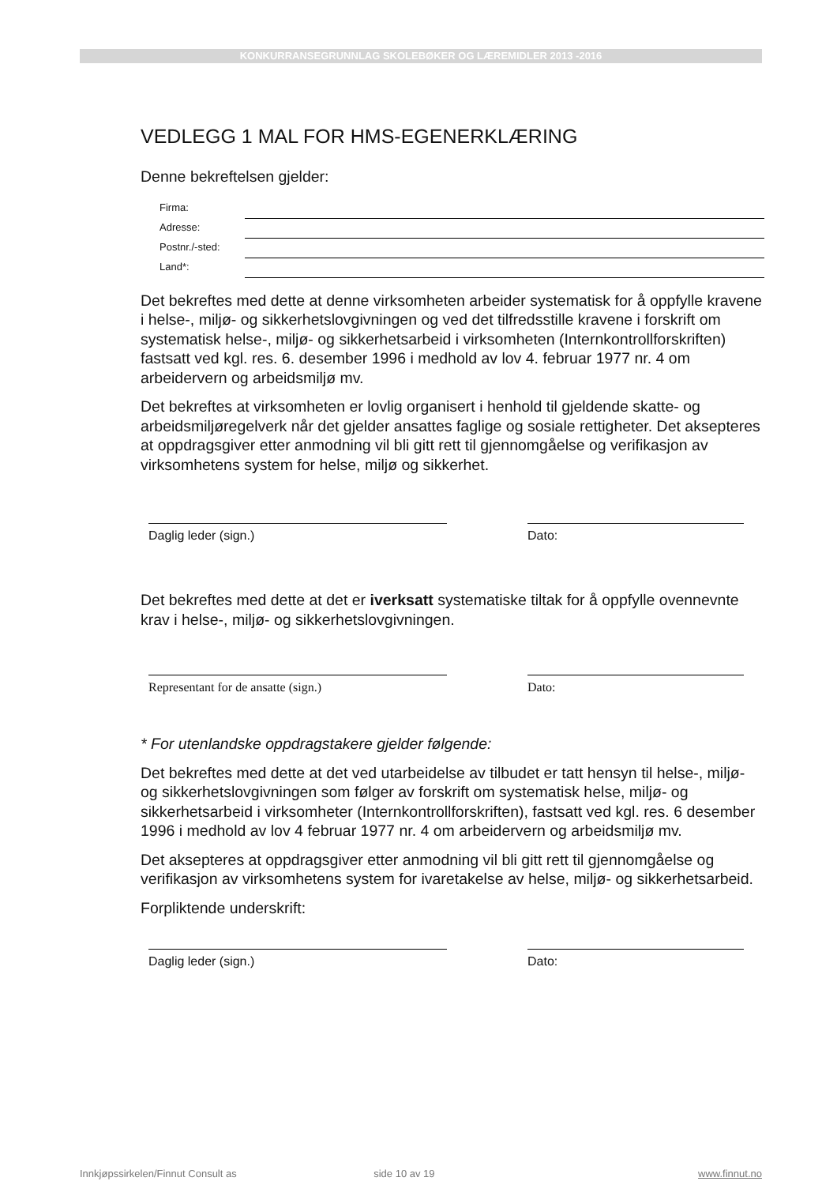KONKURRANSEGRUNNLAG SKOLEBØKER OG LÆREMIDLER 2013 -2016
VEDLEGG 1 MAL FOR HMS-EGENERKLÆRING
Denne bekreftelsen gjelder:
Firma:
Adresse:
Postnr./-sted:
Land*:
Det bekreftes med dette at denne virksomheten arbeider systematisk for å oppfylle kravene i helse-, miljø- og sikkerhetslovgivningen og ved det tilfredsstille kravene i forskrift om systematisk helse-, miljø- og sikkerhetsarbeid i virksomheten (Internkontrollforskriften) fastsatt ved kgl. res. 6. desember 1996 i medhold av lov 4. februar 1977 nr. 4 om arbeidervern og arbeidsmiljø mv.
Det bekreftes at virksomheten er lovlig organisert i henhold til gjeldende skatte- og arbeidsmiljøregelverk når det gjelder ansattes faglige og sosiale rettigheter. Det aksepteres at oppdragsgiver etter anmodning vil bli gitt rett til gjennomgåelse og verifikasjon av virksomhetens system for helse, miljø og sikkerhet.
Daglig leder (sign.) Dato:
Det bekreftes med dette at det er iverksatt systematiske tiltak for å oppfylle ovennevnte krav i helse-, miljø- og sikkerhetslovgivningen.
Representant for de ansatte (sign.) Dato:
* For utenlandske oppdragstakere gjelder følgende:
Det bekreftes med dette at det ved utarbeidelse av tilbudet er tatt hensyn til helse-, miljø- og sikkerhetslovgivningen som følger av forskrift om systematisk helse, miljø- og sikkerhetsarbeid i virksomheter (Internkontrollforskriften), fastsatt ved kgl. res. 6 desember 1996 i medhold av lov 4 februar 1977 nr. 4 om arbeidervern og arbeidsmiljø mv.
Det aksepteres at oppdragsgiver etter anmodning vil bli gitt rett til gjennomgåelse og verifikasjon av virksomhetens system for ivaretakelse av helse, miljø- og sikkerhetsarbeid.
Forpliktende underskrift:
Daglig leder (sign.) Dato:
Innkjøpssirkelen/Finnut Consult as side 10 av 19 www.finnut.no